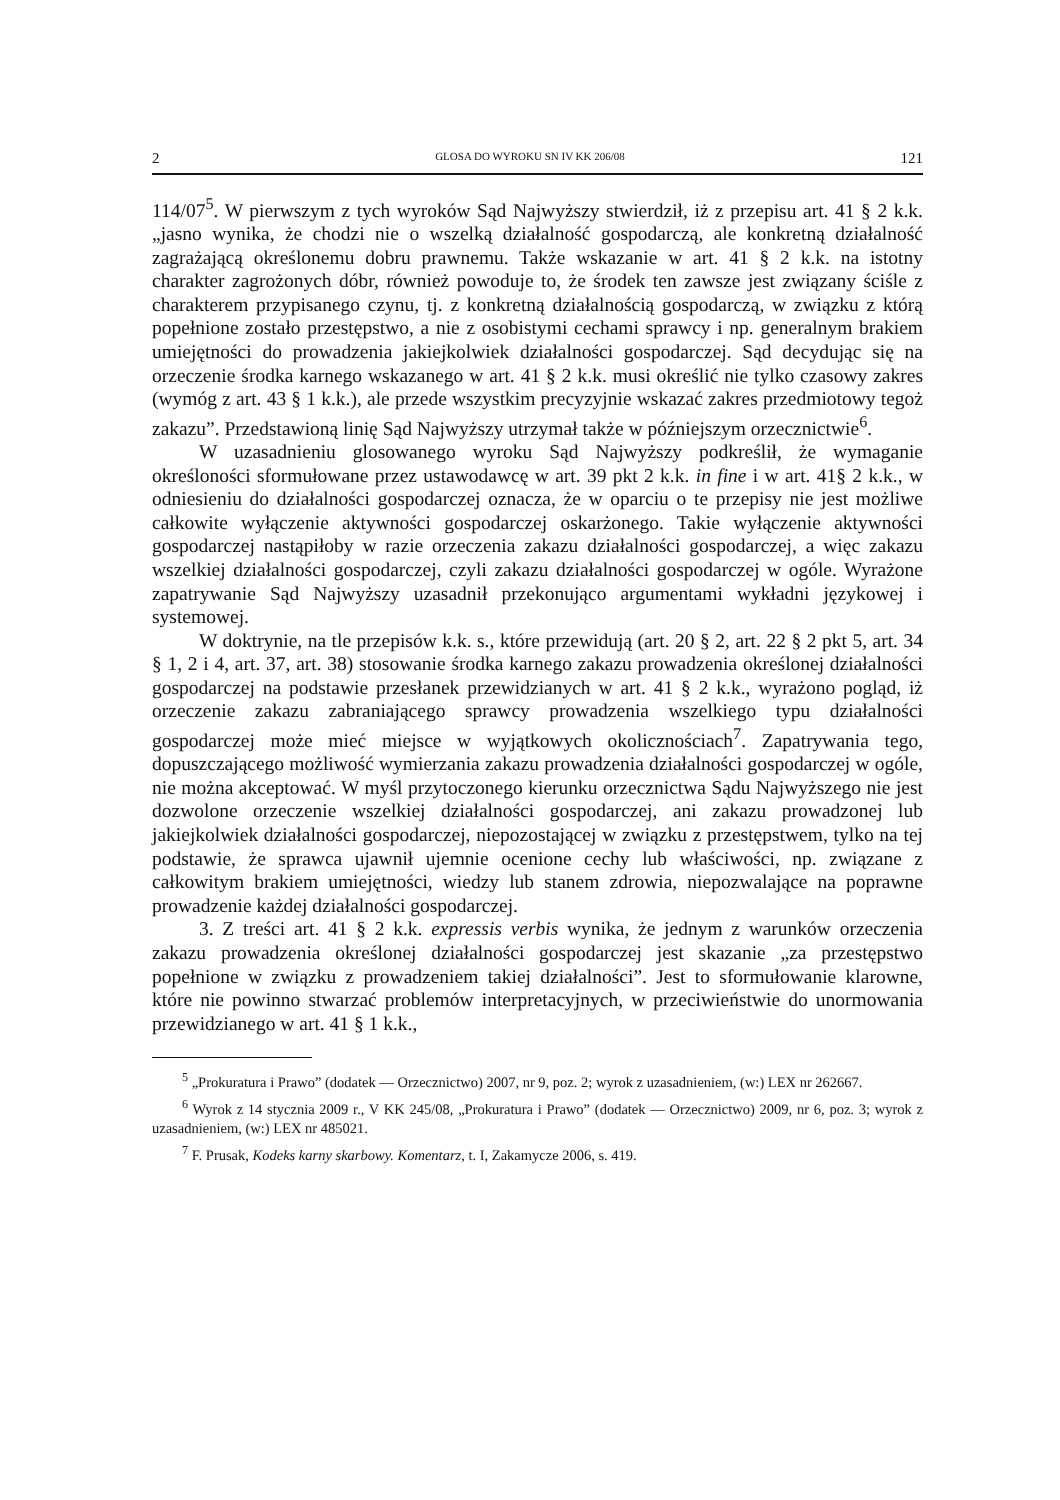2 GLOSA DO WYROKU SN IV KK 206/08 121
114/07<sup>5</sup>. W pierwszym z tych wyroków Sąd Najwyższy stwierdził, iż z przepisu art. 41 § 2 k.k. „jasno wynika, że chodzi nie o wszelką działalność gospodarczą, ale konkretną działalność zagrażającą określonemu dobru prawnemu. Także wskazanie w art. 41 § 2 k.k. na istotny charakter zagrożonych dóbr, również powoduje to, że środek ten zawsze jest związany ściśle z charakterem przypisanego czynu, tj. z konkretną działalnością gospodarczą, w związku z którą popełnione zostało przestępstwo, a nie z osobistymi cechami sprawcy i np. generalnym brakiem umiejętności do prowadzenia jakiejkolwiek działalności gospodarczej. Sąd decydując się na orzeczenie środka karnego wskazanego w art. 41 § 2 k.k. musi określić nie tylko czasowy zakres (wymóg z art. 43 § 1 k.k.), ale przede wszystkim precyzyjnie wskazać zakres przedmiotowy tegoż zakazu”. Przedstawioną linię Sąd Najwyższy utrzymał także w późniejszym orzecznictwie<sup>6</sup>.
W uzasadnieniu glosowanego wyroku Sąd Najwyższy podkreślił, że wymaganie określoności sformułowane przez ustawodawcę w art. 39 pkt 2 k.k. in fine i w art. 41§ 2 k.k., w odniesieniu do działalności gospodarczej oznacza, że w oparciu o te przepisy nie jest możliwe całkowite wyłączenie aktywności gospodarczej oskarżonego. Takie wyłączenie aktywności gospodarczej nastąpiłoby w razie orzeczenia zakazu działalności gospodarczej, a więc zakazu wszelkiej działalności gospodarczej, czyli zakazu działalności gospodarczej w ogóle. Wyrażone zapatrywanie Sąd Najwyższy uzasadnił przekonująco argumentami wykładni językowej i systemowej.
W doktrynie, na tle przepisów k.k. s., które przewidują (art. 20 § 2, art. 22 § 2 pkt 5, art. 34 § 1, 2 i 4, art. 37, art. 38) stosowanie środka karnego zakazu prowadzenia określonej działalności gospodarczej na podstawie przesłanek przewidzianych w art. 41 § 2 k.k., wyrażono pogląd, iż orzeczenie zakazu zabraniającego sprawcy prowadzenia wszelkiego typu działalności gospodarczej może mieć miejsce w wyjątkowych okolicznościach<sup>7</sup>. Zapatrywania tego, dopuszczającego możliwość wymierzania zakazu prowadzenia działalności gospodarczej w ogóle, nie można akceptować. W myśl przytoczonego kierunku orzecznictwa Sądu Najwyższego nie jest dozwolone orzeczenie wszelkiej działalności gospodarczej, ani zakazu prowadzonej lub jakiejkolwiek działalności gospodarczej, niepozostającej w związku z przestępstwem, tylko na tej podstawie, że sprawca ujawnił ujemnie ocenione cechy lub właściwości, np. związane z całkowitym brakiem umiejętności, wiedzy lub stanem zdrowia, niepozwalające na poprawne prowadzenie każdej działalności gospodarczej.
3. Z treści art. 41 § 2 k.k. expressis verbis wynika, że jednym z warunków orzeczenia zakazu prowadzenia określonej działalności gospodarczej jest skazanie „za przestępstwo popełnione w związku z prowadzeniem takiej działalności”. Jest to sformułowanie klarowne, które nie powinno stwarzać problemów interpretacyjnych, w przeciwieństwie do unormowania przewidzianego w art. 41 § 1 k.k.,
<sup>5</sup> „Prokuratura i Prawo” (dodatek — Orzecznictwo) 2007, nr 9, poz. 2; wyrok z uzasadnieniem, (w:) LEX nr 262667.
<sup>6</sup> Wyrok z 14 stycznia 2009 r., V KK 245/08, „Prokuratura i Prawo” (dodatek — Orzecznictwo) 2009, nr 6, poz. 3; wyrok z uzasadnieniem, (w:) LEX nr 485021.
<sup>7</sup> F. Prusak, Kodeks karny skarbowy. Komentarz, t. I, Zakamycze 2006, s. 419.